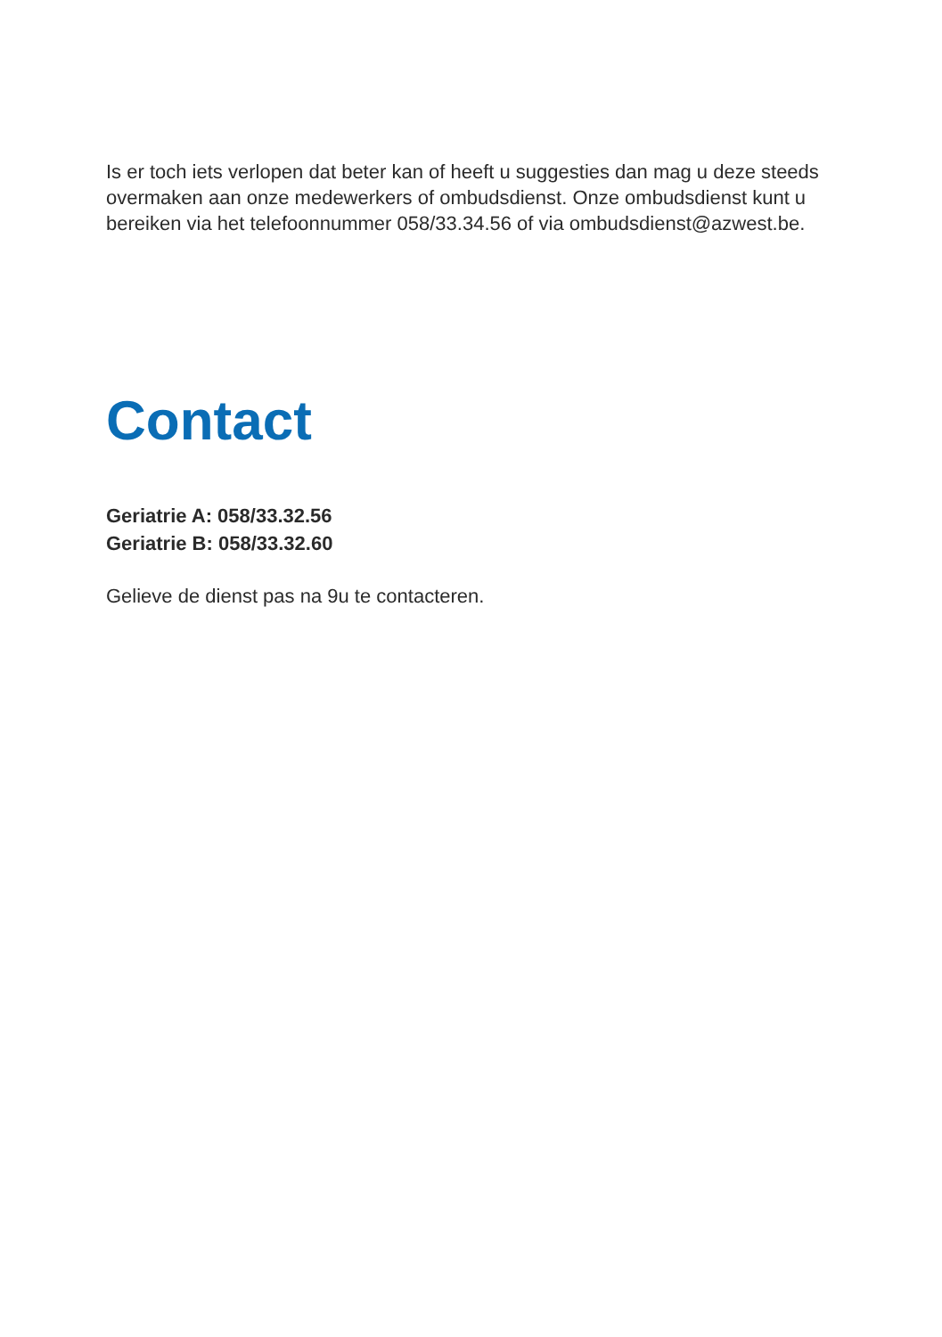Is er toch iets verlopen dat beter kan of heeft u suggesties dan mag u deze steeds overmaken aan onze medewerkers of ombudsdienst. Onze ombudsdienst kunt u bereiken via het telefoonnummer 058/33.34.56 of via ombudsdienst@azwest.be.
Contact
Geriatrie A: 058/33.32.56
Geriatrie B: 058/33.32.60
Gelieve de dienst pas na 9u te contacteren.